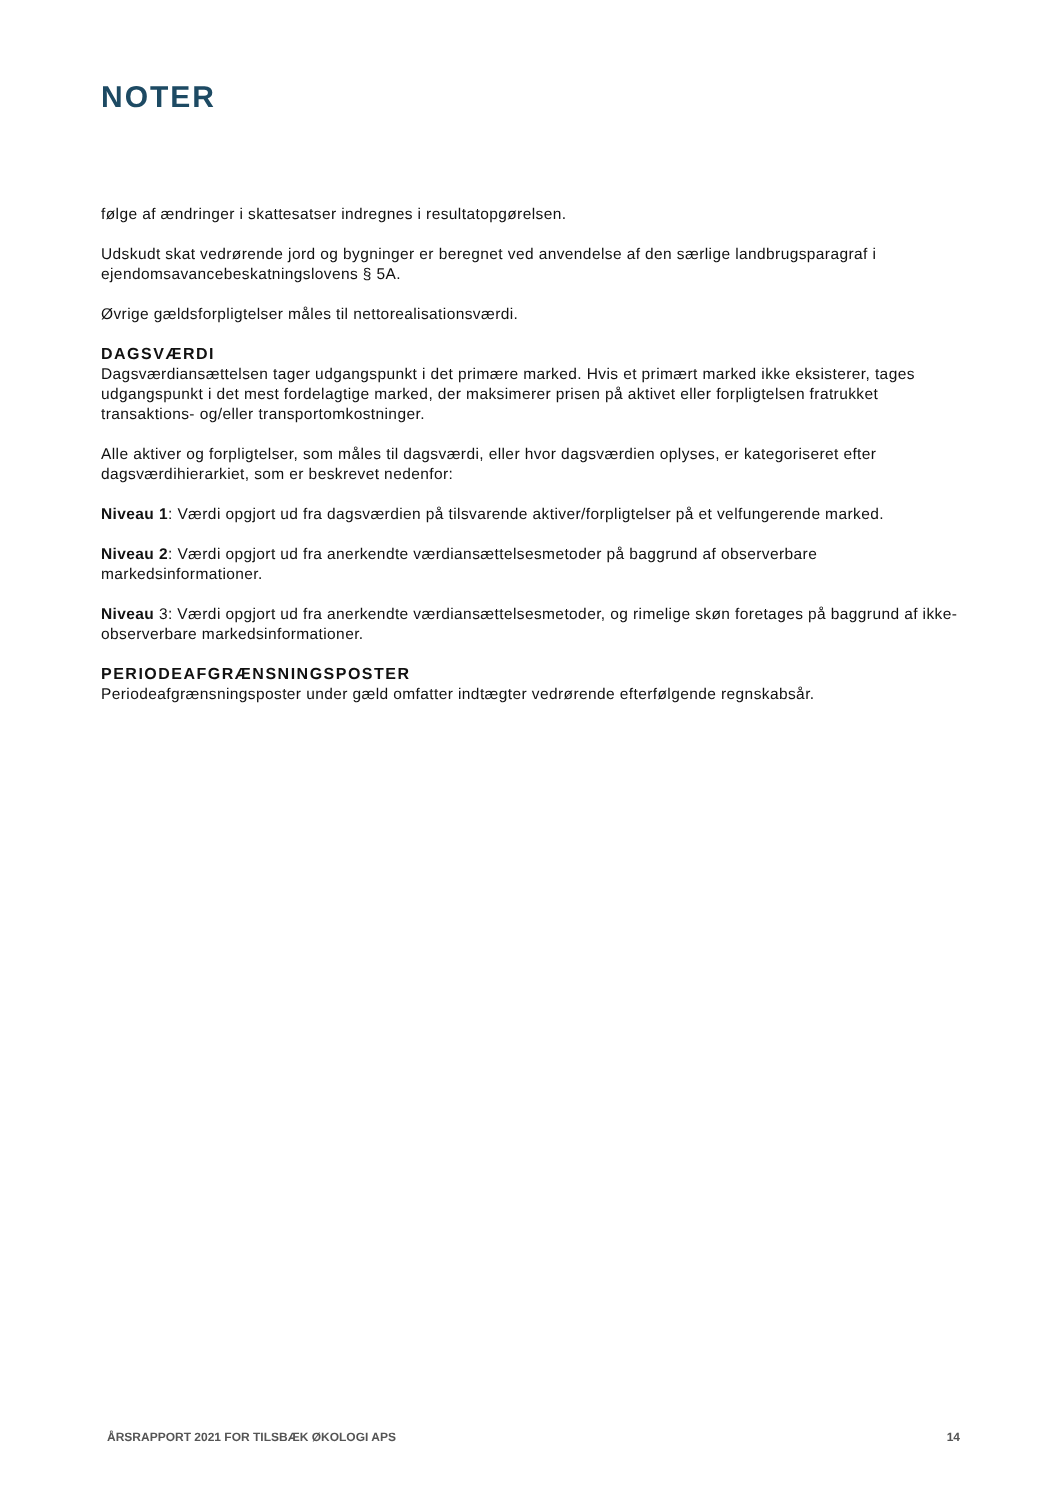NOTER
følge af ændringer i skattesatser indregnes i resultatopgørelsen.
Udskudt skat vedrørende jord og bygninger er beregnet ved anvendelse af den særlige landbrugsparagraf i ejendomsavancebeskatningslovens § 5A.
Øvrige gældsforpligtelser måles til nettorealisationsværdi.
DAGSVÆRDI
Dagsværdiansættelsen tager udgangspunkt i det primære marked. Hvis et primært marked ikke eksisterer, tages udgangspunkt i det mest fordelagtige marked, der maksimerer prisen på aktivet eller forpligtelsen fratrukket transaktions- og/eller transportomkostninger.
Alle aktiver og forpligtelser, som måles til dagsværdi, eller hvor dagsværdien oplyses, er kategoriseret efter dagsværdihierarkiet, som er beskrevet nedenfor:
Niveau 1: Værdi opgjort ud fra dagsværdien på tilsvarende aktiver/forpligtelser på et velfungerende marked.
Niveau 2: Værdi opgjort ud fra anerkendte værdiansættelsesmetoder på baggrund af observerbare markedsinformationer.
Niveau 3: Værdi opgjort ud fra anerkendte værdiansættelsesmetoder, og rimelige skøn foretages på baggrund af ikke-observerbare markedsinformationer.
PERIODEAFGRÆNSNINGSPOSTER
Periodeafgrænsningsposter under gæld omfatter indtægter vedrørende efterfølgende regnskabsår.
ÅRSRAPPORT 2021 FOR TILSBÆK ØKOLOGI APS 14